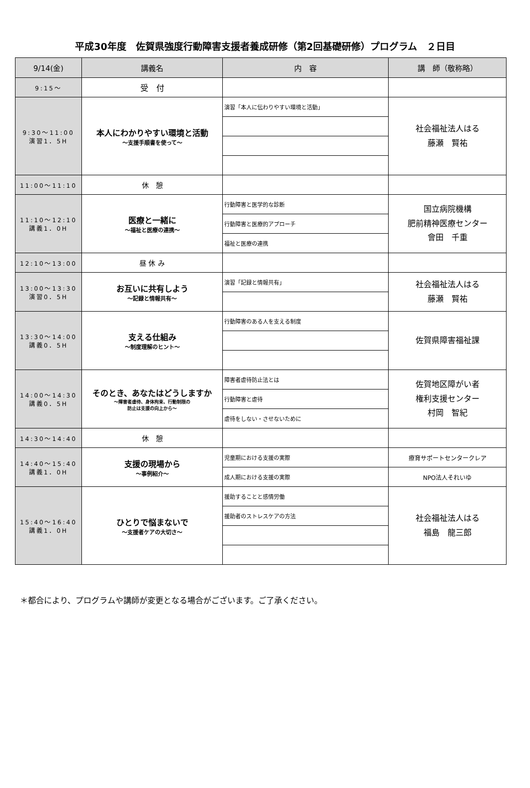平成30年度　佐賀県強度行動障害支援者養成研修（第2回基礎研修）プログラム　２日目
| 9/14(金) | 講義名 | 内 容 | 講 師（敬称略） |
| --- | --- | --- | --- |
| 9:15～ | 受 付 | | |
| 9:30～11:00 演習1．5H | 本人にわかりやすい環境と活動 ～支援手順書を使って～ | 演習「本人に伝わりやすい環境と活動」 | 社会福祉法人はる 藤瀬 賢祐 |
| 11:00～11:10 | 休 憩 | | |
| 11:10～12:10 講義1．0H | 医療と一緒に ～福祉と医療の連携～ | 行動障害と医学的な診断 | 国立病院機構 肥前精神医療センター 會田 千重 |
| | | 行動障害と医療的アプローチ | |
| | | 福祉と医療の連携 | |
| 12:10～13:00 | 昼 休 み | | |
| 13:00～13:30 演習0．5H | お互いに共有しよう ～記録と情報共有～ | 演習「記録と情報共有」 | 社会福祉法人はる 藤瀬 賢祐 |
| 13:30～14:00 講義0．5H | 支える仕組み ～制度理解のヒント～ | 行動障害のある人を支える制度 | 佐賀県障害福祉課 |
| 14:00～14:30 講義0．5H | そのとき、あなたはどうしますか ～障害者虐待、身体拘束、行動制限の 防止は支援の向上から～ | 障害者虐待防止法とは | 佐賀地区障がい者 権利支援センター 村岡 智紀 |
| | | 行動障害と虐待 | |
| | | 虐待をしない・させないために | |
| 14:30～14:40 | 休 憩 | | |
| 14:40～15:40 講義1．0H | 支援の現場から ～事例紹介～ | 児童期における支援の実際 | 療育サポートセンタークレア |
| | | 成人期における支援の実際 | NPO法人それいゆ |
| 15:40～16:40 講義1．0H | ひとりで悩まないで ～支援者ケアの大切さ～ | 援助することと感情労働 | 社会福祉法人はる 福島 龍三郎 |
| | | 援助者のストレスケアの方法 | |
＊都合により、プログラムや講師が変更となる場合がございます。ご了承ください。